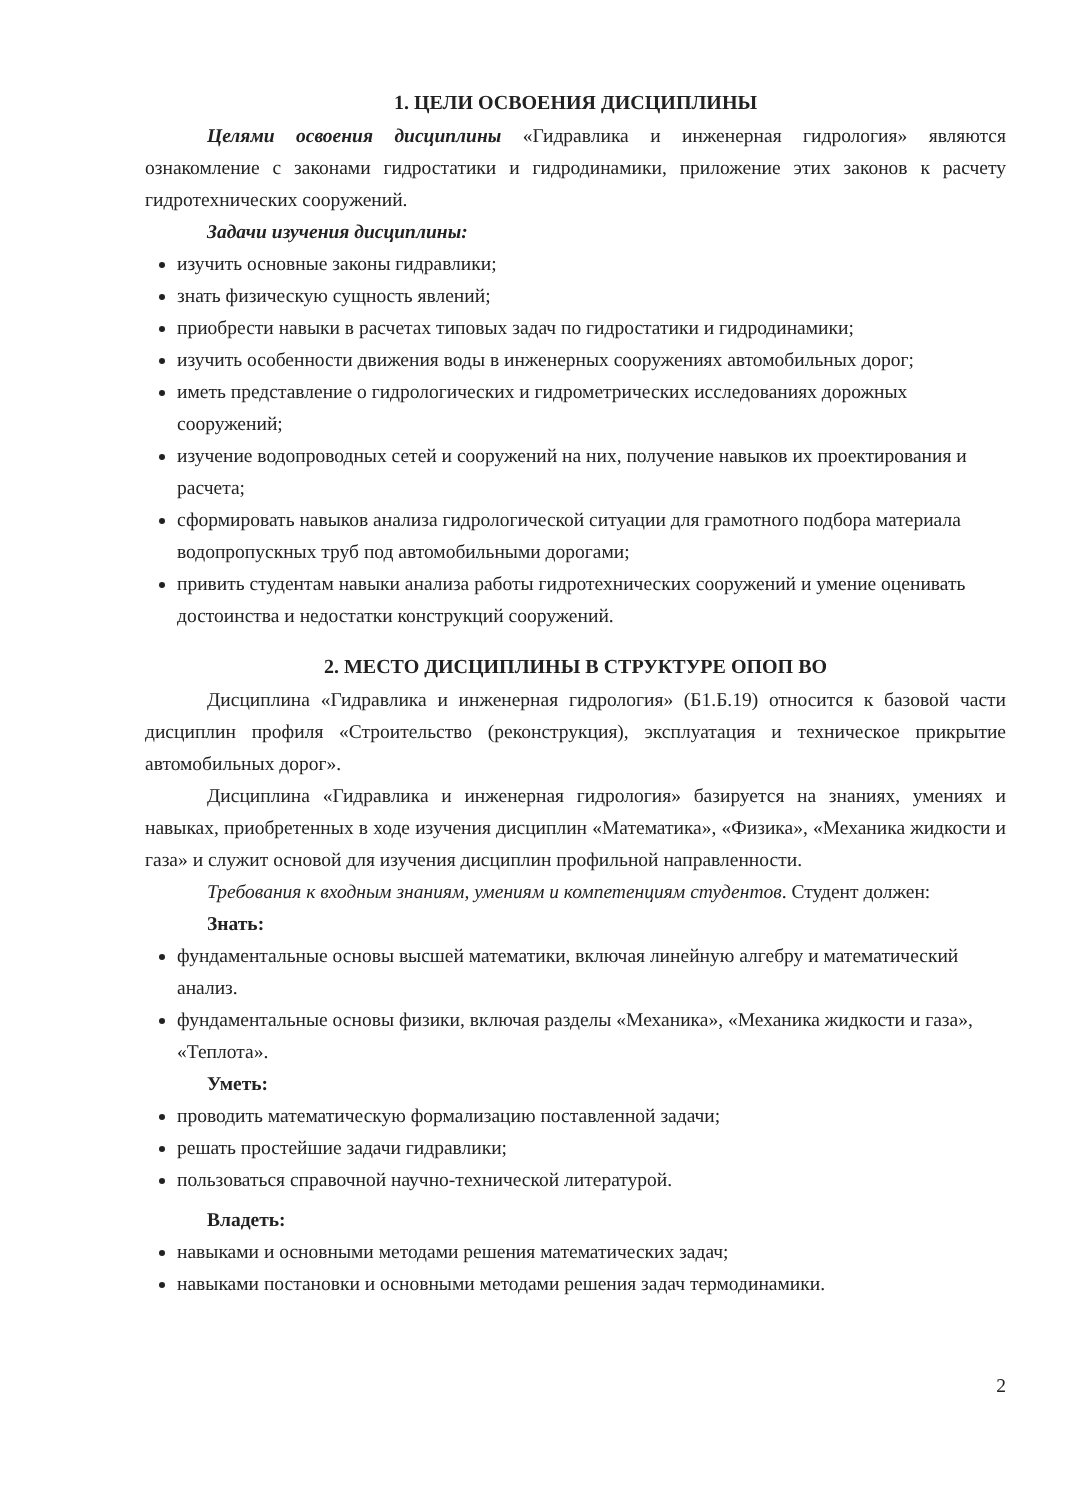1. ЦЕЛИ ОСВОЕНИЯ ДИСЦИПЛИНЫ
Целями освоения дисциплины «Гидравлика и инженерная гидрология» являются ознакомление с законами гидростатики и гидродинамики, приложение этих законов к расчету гидротехнических сооружений.
Задачи изучения дисциплины:
изучить основные законы гидравлики;
знать физическую сущность явлений;
приобрести навыки в расчетах типовых задач по гидростатики и гидродинамики;
изучить особенности движения воды в инженерных сооружениях автомобильных дорог;
иметь представление о гидрологических и гидрометрических исследованиях дорожных сооружений;
изучение водопроводных сетей и сооружений на них, получение навыков их проектирования и расчета;
сформировать навыков анализа гидрологической ситуации для грамотного подбора материала водопропускных труб под автомобильными дорогами;
привить студентам навыки анализа работы гидротехнических сооружений и умение оценивать достоинства и недостатки конструкций сооружений.
2. МЕСТО ДИСЦИПЛИНЫ В СТРУКТУРЕ ОПОП ВО
Дисциплина «Гидравлика и инженерная гидрология» (Б1.Б.19) относится к базовой части дисциплин профиля «Строительство (реконструкция), эксплуатация и техническое прикрытие автомобильных дорог».
Дисциплина «Гидравлика и инженерная гидрология» базируется на знаниях, умениях и навыках, приобретенных в ходе изучения дисциплин «Математика», «Физика», «Механика жидкости и газа» и служит основой для изучения дисциплин профильной направленности.
Требования к входным знаниям, умениям и компетенциям студентов. Студент должен:
Знать:
фундаментальные основы высшей математики, включая линейную алгебру и математический анализ.
фундаментальные основы физики, включая разделы «Механика», «Механика жидкости и газа», «Теплота».
Уметь:
проводить математическую формализацию поставленной задачи;
решать простейшие задачи гидравлики;
пользоваться справочной научно-технической литературой.
Владеть:
навыками и основными методами решения математических задач;
навыками постановки и основными методами решения задач термодинамики.
2